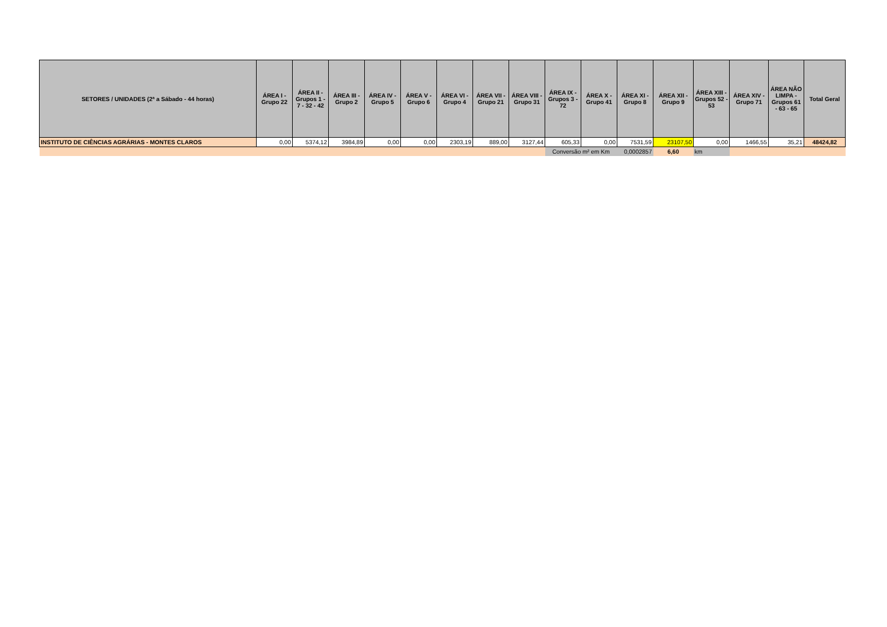| SETORES / UNIDADES (2ª a Sábado - 44 horas) | ÁREA I - Grupo 22 | ÁREA II - Grupos 1 - 7 - 32 - 42 | ÁREA III - Grupo 2 | ÁREA IV - Grupo 5 | ÁREA V - Grupo 6 | ÁREA VI - Grupo 4 | ÁREA VII - Grupo 21 | ÁREA VIII - Grupo 31 | ÁREA IX - Grupos 3 - 72 | ÁREA X - Grupo 41 | ÁREA XI - Grupo 8 | ÁREA XII - Grupo 9 | ÁREA XIII - Grupos 52 - 53 | ÁREA XIV - Grupo 71 | ÁREA NÃO LIMPA - Grupos 61 - 63 - 65 | Total Geral |
| --- | --- | --- | --- | --- | --- | --- | --- | --- | --- | --- | --- | --- | --- | --- | --- | --- |
| INSTITUTO DE CIÊNCIAS AGRÁRIAS - MONTES CLAROS | 0,00 | 5374,12 | 3984,89 | 0,00 | 0,00 | 2303,19 | 889,00 | 3127,44 | 605,33 | 0,00 | 7531,59 | 23107,50 | 0,00 | 1466,55 | 35,21 | 48424,82 |
| | | | | | | | | | Conversão m² em Km | | 0,0002857 | 6,60 | km | | | |